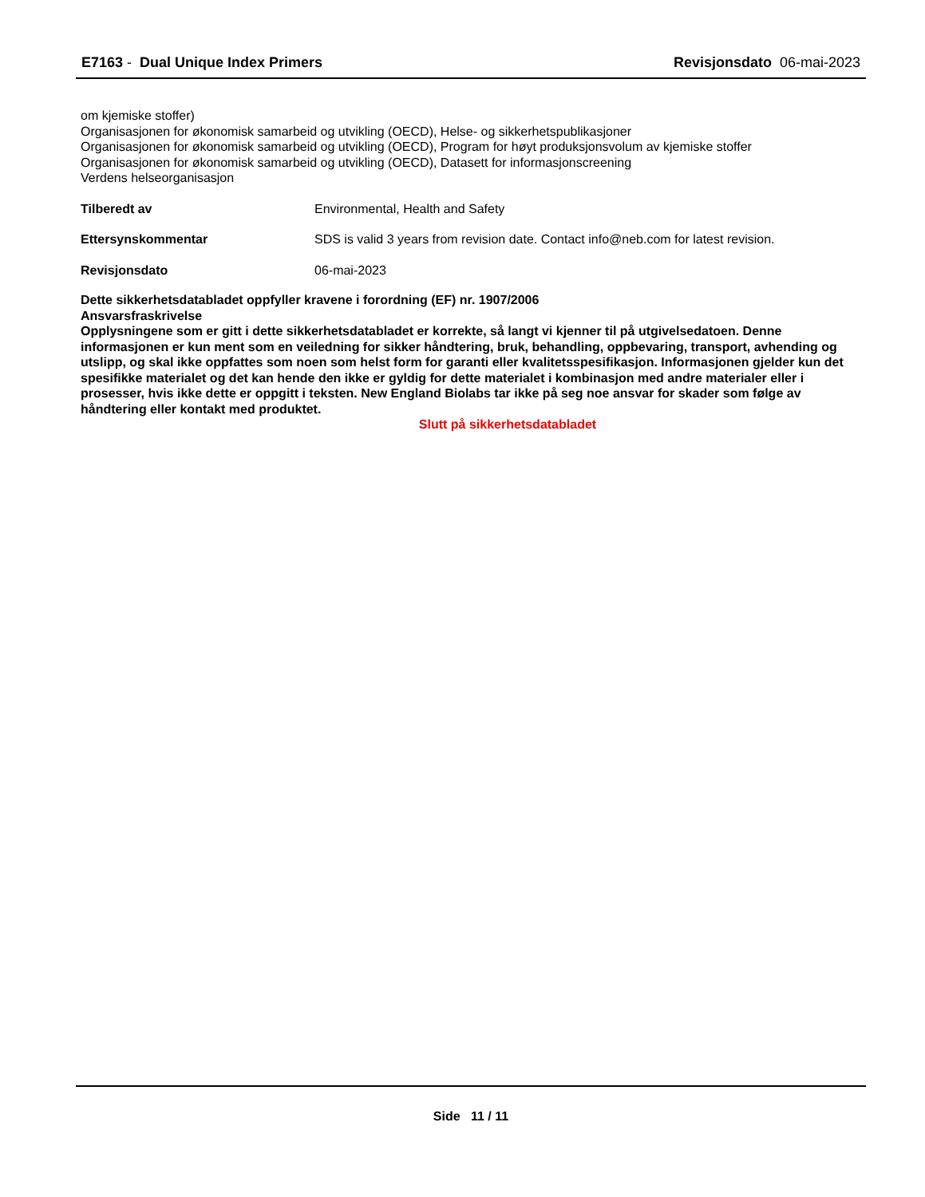E7163 - Dual Unique Index Primers
Revisjonsdato 06-mai-2023
om kjemiske stoffer)
Organisasjonen for økonomisk samarbeid og utvikling (OECD), Helse- og sikkerhetspublikasjoner
Organisasjonen for økonomisk samarbeid og utvikling (OECD), Program for høyt produksjonsvolum av kjemiske stoffer
Organisasjonen for økonomisk samarbeid og utvikling (OECD), Datasett for informasjonscreening
Verdens helseorganisasjon
Tilberedt av Environmental, Health and Safety
Ettersynskommentar SDS is valid 3 years from revision date. Contact info@neb.com for latest revision.
Revisjonsdato 06-mai-2023
Dette sikkerhetsdatabladet oppfyller kravene i forordning (EF) nr. 1907/2006
Ansvarsfraskrivelse
Opplysningene som er gitt i dette sikkerhetsdatabladet er korrekte, så langt vi kjenner til på utgivelsedatoen. Denne informasjonen er kun ment som en veiledning for sikker håndtering, bruk, behandling, oppbevaring, transport, avhending og utslipp, og skal ikke oppfattes som noen som helst form for garanti eller kvalitetsspesifikasjon. Informasjonen gjelder kun det spesifikke materialet og det kan hende den ikke er gyldig for dette materialet i kombinasjon med andre materialer eller i prosesser, hvis ikke dette er oppgitt i teksten. New England Biolabs tar ikke på seg noe ansvar for skader som følge av håndtering eller kontakt med produktet.
Slutt på sikkerhetsdatabladet
Side 11 / 11